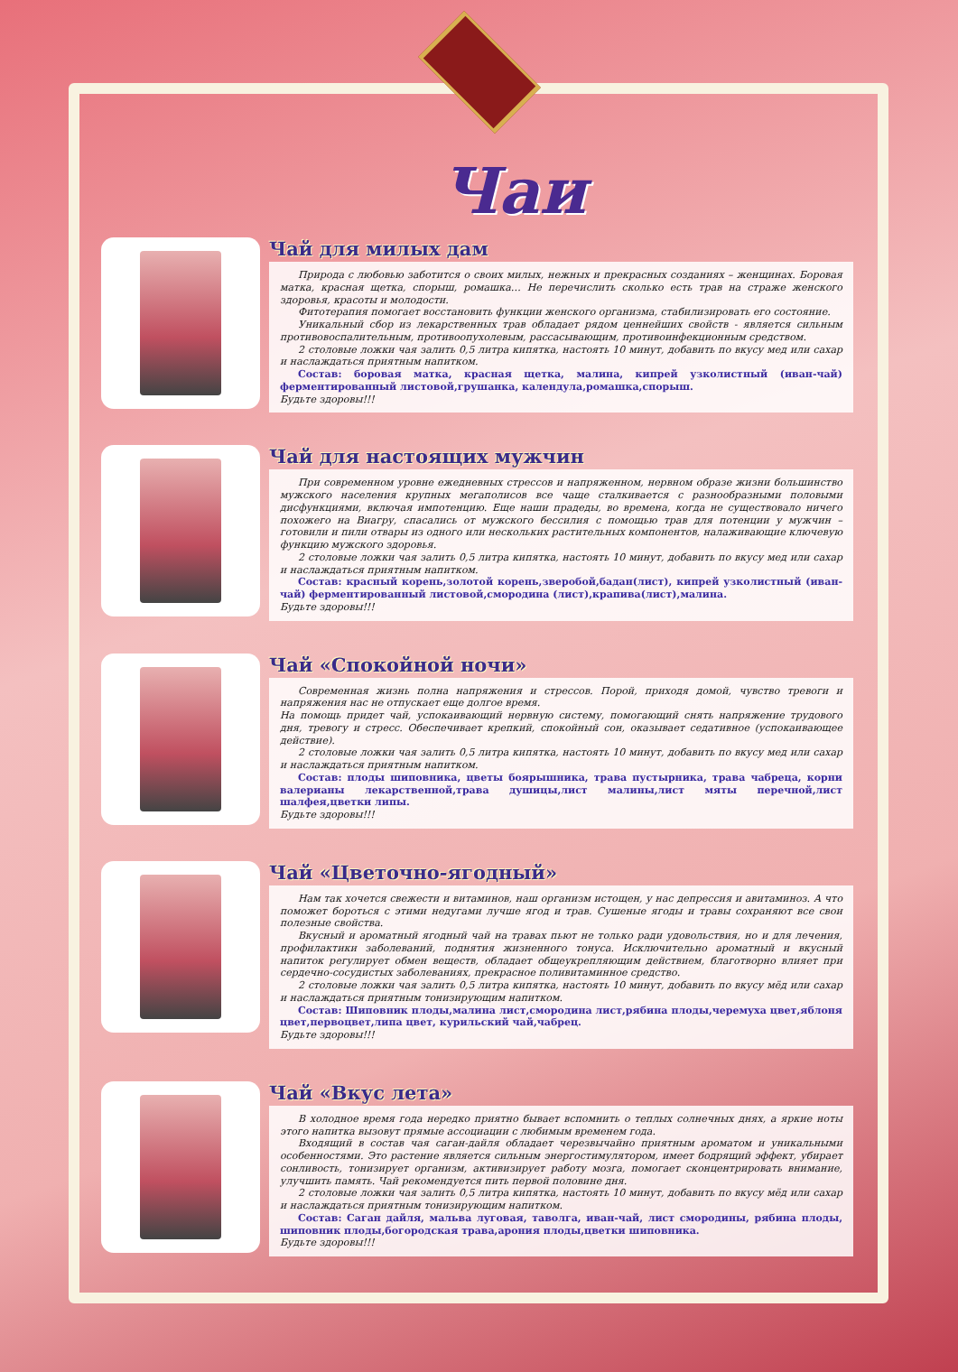Чаи
Чай для милых дам
Природа с любовью заботится о своих милых, нежных и прекрасных созданиях – женщинах. Боровая матка, красная щетка, спорыш, ромашка… Не перечислить сколько есть трав на страже женского здоровья, красоты и молодости.
Фитотерапия помогает восстановить функции женского организма, стабилизировать его состояние.
Уникальный сбор из лекарственных трав обладает рядом ценнейших свойств - является сильным противовоспалительным, противоопухолевым, рассасывающим, противоинфекционным средством.
2 столовые ложки чая залить 0,5 литра кипятка, настоять 10 минут, добавить по вкусу мед или сахар и наслаждаться приятным напитком.
Состав: боровая матка, красная щетка, малина, кипрей узколистный (иван-чай) ферментированный листовой,грушанка, календула,ромашка,спорыш.
Будьте здоровы!!!
Чай для настоящих мужчин
При современном уровне ежедневных стрессов и напряженном, нервном образе жизни большинство мужского населения крупных мегаполисов все чаще сталкивается с разнообразными половыми дисфункциями, включая импотенцию. Еще наши прадеды, во времена, когда не существовало ничего похожего на Виагру, спасались от мужского бессилия с помощью трав для потенции у мужчин – готовили и пили отвары из одного или нескольких растительных компонентов, налаживающие ключевую функцию мужского здоровья.
2 столовые ложки чая залить 0,5 литра кипятка, настоять 10 минут, добавить по вкусу мед или сахар и наслаждаться приятным напитком.
Состав: красный корень,золотой корень,зверобой,бадан(лист), кипрей узколистный (иван-чай) ферментированный листовой,смородина (лист),крапива(лист),малина.
Будьте здоровы!!!
Чай «Спокойной ночи»
Современная жизнь полна напряжения и стрессов. Порой, приходя домой, чувство тревоги и напряжения нас не отпускает еще долгое время.
На помощь придет чай, успокаивающий нервную систему, помогающий снять напряжение трудового дня, тревогу и стресс. Обеспечивает крепкий, спокойный сон, оказывает седативное (успокаивающее действие).
2 столовые ложки чая залить 0,5 литра кипятка, настоять 10 минут, добавить по вкусу мед или сахар и наслаждаться приятным напитком.
Состав: плоды шиповника, цветы боярышника, трава пустырника, трава чабреца, корни валерианы лекарственной,трава душицы,лист малины,лист мяты перечной,лист шалфея,цветки липы.
Будьте здоровы!!!
Чай «Цветочно-ягодный»
Нам так хочется свежести и витаминов, наш организм истощен, у нас депрессия и авитаминоз. А что поможет бороться с этими недугами лучше ягод и трав. Сушеные ягоды и травы сохраняют все свои полезные свойства.
Вкусный и ароматный ягодный чай на травах пьют не только ради удовольствия, но и для лечения, профилактики заболеваний, поднятия жизненного тонуса. Исключительно ароматный и вкусный напиток регулирует обмен веществ, обладает общеукрепляющим действием, благотворно влияет при сердечно-сосудистых заболеваниях, прекрасное поливитаминное средство.
2 столовые ложки чая залить 0,5 литра кипятка, настоять 10 минут, добавить по вкусу мёд или сахар и наслаждаться приятным тонизирующим напитком.
Состав: Шиповник плоды,малина лист,смородина лист,рябина плоды,черемуха цвет,яблоня цвет,первоцвет,липа цвет, курильский чай,чабрец.
Будьте здоровы!!!
Чай «Вкус лета»
В холодное время года нередко приятно бывает вспомнить о теплых солнечных днях, а яркие ноты этого напитка вызовут прямые ассоциации с любимым временем года.
Входящий в состав чая саган-дайля обладает черезвычайно приятным ароматом и уникальными особенностями. Это растение является сильным энергостимулятором, имеет бодрящий эффект, убирает сонливость, тонизирует организм, активизирует работу мозга, помогает сконцентрировать внимание, улучшить память. Чай рекомендуется пить первой половине дня.
2 столовые ложки чая залить 0,5 литра кипятка, настоять 10 минут, добавить по вкусу мёд или сахар и наслаждаться приятным тонизирующим напитком.
Состав: Саган дайля, мальва луговая, таволга, иван-чай, лист смородины, рябина плоды, шиповник плоды,богородская трава,арония плоды,цветки шиповника.
Будьте здоровы!!!